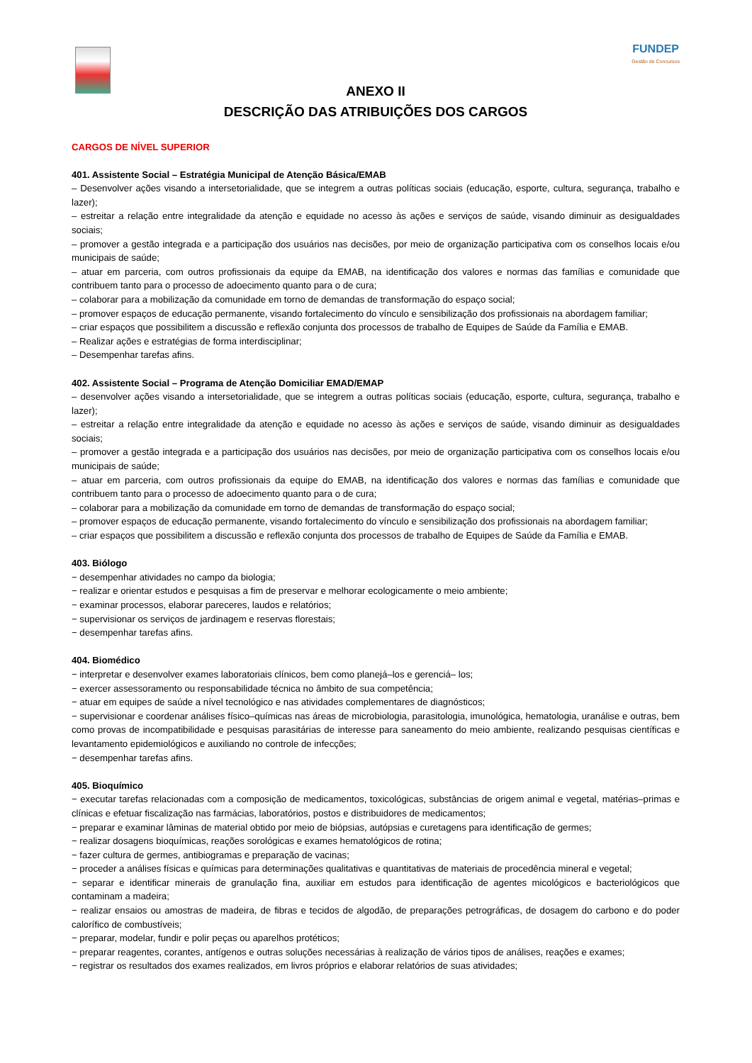FUNDEP
Gestão de Concursos
ANEXO II
DESCRIÇÃO DAS ATRIBUIÇÕES DOS CARGOS
CARGOS DE NÍVEL SUPERIOR
401. Assistente Social – Estratégia Municipal de Atenção Básica/EMAB
– Desenvolver ações visando a intersetorialidade, que se integrem a outras políticas sociais (educação, esporte, cultura, segurança, trabalho e lazer);
– estreitar a relação entre integralidade da atenção e equidade no acesso às ações e serviços de saúde, visando diminuir as desigualdades sociais;
– promover a gestão integrada e a participação dos usuários nas decisões, por meio de organização participativa com os conselhos locais e/ou municipais de saúde;
– atuar em parceria, com outros profissionais da equipe da EMAB, na identificação dos valores e normas das famílias e comunidade que contribuem tanto para o processo de adoecimento quanto para o de cura;
– colaborar para a mobilização da comunidade em torno de demandas de transformação do espaço social;
– promover espaços de educação permanente, visando fortalecimento do vínculo e sensibilização dos profissionais na abordagem familiar;
– criar espaços que possibilitem a discussão e reflexão conjunta dos processos de trabalho de Equipes de Saúde da Família e EMAB.
– Realizar ações e estratégias de forma interdisciplinar;
– Desempenhar tarefas afins.
402. Assistente Social – Programa de Atenção Domiciliar EMAD/EMAP
– desenvolver ações visando a intersetorialidade, que se integrem a outras políticas sociais (educação, esporte, cultura, segurança, trabalho e lazer);
– estreitar a relação entre integralidade da atenção e equidade no acesso às ações e serviços de saúde, visando diminuir as desigualdades sociais;
– promover a gestão integrada e a participação dos usuários nas decisões, por meio de organização participativa com os conselhos locais e/ou municipais de saúde;
– atuar em parceria, com outros profissionais da equipe do EMAB, na identificação dos valores e normas das famílias e comunidade que contribuem tanto para o processo de adoecimento quanto para o de cura;
– colaborar para a mobilização da comunidade em torno de demandas de transformação do espaço social;
– promover espaços de educação permanente, visando fortalecimento do vínculo e sensibilização dos profissionais na abordagem familiar;
– criar espaços que possibilitem a discussão e reflexão conjunta dos processos de trabalho de Equipes de Saúde da Família e EMAB.
403. Biólogo
− desempenhar atividades no campo da biologia;
− realizar e orientar estudos e pesquisas a fim de preservar e melhorar ecologicamente o meio ambiente;
− examinar processos, elaborar pareceres, laudos e relatórios;
− supervisionar os serviços de jardinagem e reservas florestais;
− desempenhar tarefas afins.
404. Biomédico
− interpretar e desenvolver exames laboratoriais clínicos, bem como planejá–los e gerenciá– los;
− exercer assessoramento ou responsabilidade técnica no âmbito de sua competência;
− atuar em equipes de saúde a nível tecnológico e nas atividades complementares de diagnósticos;
− supervisionar e coordenar análises físico–químicas nas áreas de microbiologia, parasitologia, imunológica, hematologia, uranálise e outras, bem como provas de incompatibilidade e pesquisas parasitárias de interesse para saneamento do meio ambiente, realizando pesquisas científicas e levantamento epidemiológicos e auxiliando no controle de infecções;
− desempenhar tarefas afins.
405. Bioquímico
− executar tarefas relacionadas com a composição de medicamentos, toxicológicas, substâncias de origem animal e vegetal, matérias–primas e clínicas e efetuar fiscalização nas farmácias, laboratórios, postos e distribuidores de medicamentos;
− preparar e examinar lâminas de material obtido por meio de biópsias, autópsias e curetagens para identificação de germes;
− realizar dosagens bioquímicas, reações sorológicas e exames hematológicos de rotina;
− fazer cultura de germes, antibiogramas e preparação de vacinas;
− proceder a análises físicas e químicas para determinações qualitativas e quantitativas de materiais de procedência mineral e vegetal;
− separar e identificar minerais de granulação fina, auxiliar em estudos para identificação de agentes micológicos e bacteriológicos que contaminam a madeira;
− realizar ensaios ou amostras de madeira, de fibras e tecidos de algodão, de preparações petrográficas, de dosagem do carbono e do poder calorífico de combustíveis;
− preparar, modelar, fundir e polir peças ou aparelhos protéticos;
− preparar reagentes, corantes, antígenos e outras soluções necessárias à realização de vários tipos de análises, reações e exames;
− registrar os resultados dos exames realizados, em livros próprios e elaborar relatórios de suas atividades;